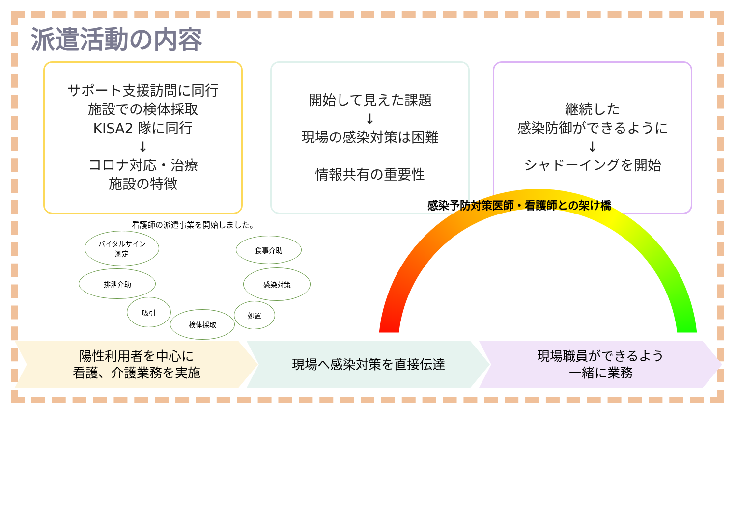派遣活動の内容
サポート支援訪問に同行
施設での検体採取
KISA2 隊に同行
↓
コロナ対応・治療
施設の特徴
開始して見えた課題
↓
現場の感染対策は困難
情報共有の重要性
継続した
感染防御ができるように
↓
シャドーイングを開始
感染予防対策医師・看護師との架け橋
看護師の派遣事業を開始しました。
バイタルサイン
測定
食事介助
排泄介助 感染対策
吸引
検体採取
処置
陽性利用者を中心に
看護、介護業務を実施
現場へ感染対策を直接伝達
現場職員ができるよう
一緒に業務